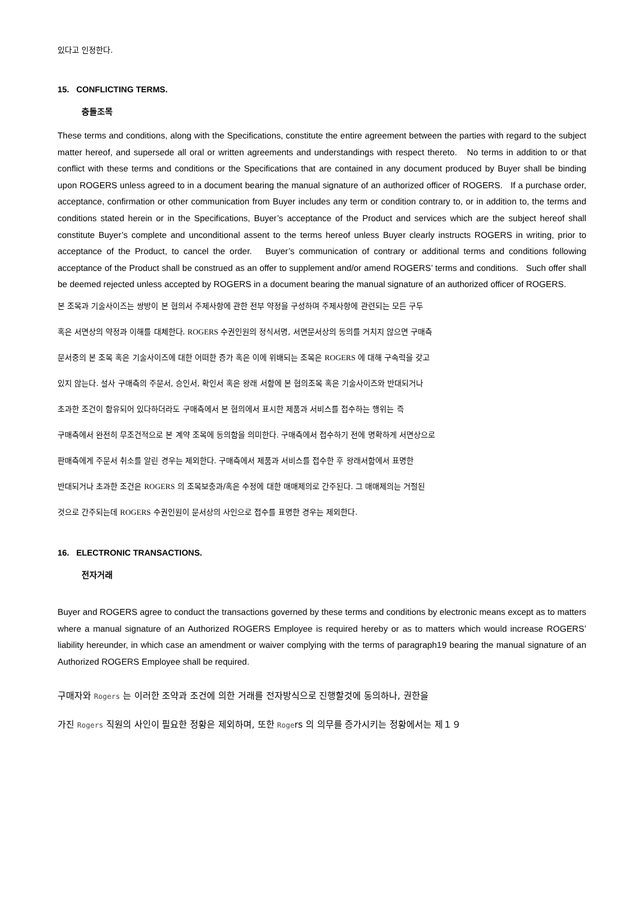있다고 인정한다.
15. CONFLICTING TERMS.
충돌조목
These terms and conditions, along with the Specifications, constitute the entire agreement between the parties with regard to the subject matter hereof, and supersede all oral or written agreements and understandings with respect thereto. No terms in addition to or that conflict with these terms and conditions or the Specifications that are contained in any document produced by Buyer shall be binding upon ROGERS unless agreed to in a document bearing the manual signature of an authorized officer of ROGERS. If a purchase order, acceptance, confirmation or other communication from Buyer includes any term or condition contrary to, or in addition to, the terms and conditions stated herein or in the Specifications, Buyer’s acceptance of the Product and services which are the subject hereof shall constitute Buyer’s complete and unconditional assent to the terms hereof unless Buyer clearly instructs ROGERS in writing, prior to acceptance of the Product, to cancel the order. Buyer’s communication of contrary or additional terms and conditions following acceptance of the Product shall be construed as an offer to supplement and/or amend ROGERS’ terms and conditions. Such offer shall be deemed rejected unless accepted by ROGERS in a document bearing the manual signature of an authorized officer of ROGERS.
본 조목과 기술사이즈는 쌍방이 본 협의서 주제사항에 관한 전부 약정을 구성하며 주제사항에 관련되는 모든 구두
혹은 서면상의 약정과 이해를 대체한다. ROGERS 수권인원의 정식서명, 서면문서상의 동의를 거치지 않으면 구매측
문서중의 본 조목 혹은 기술사이즈에 대한 어떠한 증가 혹은 이에 위배되는 조목은 ROGERS 에 대해 구속력을 갖고
있지 않는다. 설사 구매측의 주문서, 승인서, 확인서 혹은 왕래 서함에 본 협의조목 혹은 기술사이즈와 반대되거나
초과한 조건이 함유되어 있다하더라도 구매측에서 본 협의에서 표시한 제품과 서비스를 접수하는 행위는 즉
구매측에서 완전히 무조건적으로 본 계약 조목에 동의함을 의미한다. 구매측에서 접수하기 전에 명확하게 서면상으로
판매측에게 주문서 취소를 알린 경우는 제외한다. 구매측에서 제품과 서비스를 접수한 후 왕래서함에서 표명한
반대되거나 초과한 조건은 ROGERS 의 조목보충과/혹은 수정에 대한 매매제의로 간주된다. 그 매매제의는 거절된
것으로 간주되는데 ROGERS 수권인원이 문서상의 사인으로 접수를 표명한 경우는 제외한다.
16. ELECTRONIC TRANSACTIONS.
전자거래
Buyer and ROGERS agree to conduct the transactions governed by these terms and conditions by electronic means except as to matters where a manual signature of an Authorized ROGERS Employee is required hereby or as to matters which would increase ROGERS’ liability hereunder, in which case an amendment or waiver complying with the terms of paragraph19 bearing the manual signature of an Authorized ROGERS Employee shall be required.
구매자와 Rogers 는 이러한 조약과 조건에 의한 거래를 전자방식으로 진행할것에 동의하나, 권한을
가진 Rogers 직원의 사인이 필요한 정황은 제외하며, 또한 Rogers 의 의무를 증가시키는 정황에서는 제１９